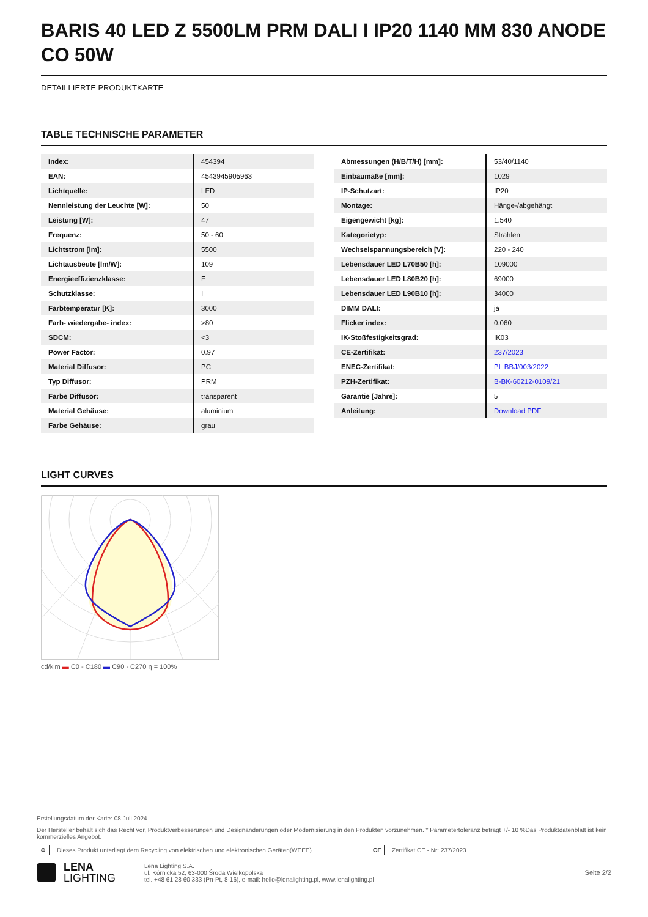BARIS 40 LED Z 5500LM PRM DALI I IP20 1140 MM 830 ANODE CO 50W
DETAILLIERTE PRODUKTKARTE
TABLE TECHNISCHE PARAMETER
| Index: | 454394 |
| EAN: | 4543945905963 |
| Lichtquelle: | LED |
| Nennleistung der Leuchte [W]: | 50 |
| Leistung [W]: | 47 |
| Frequenz: | 50 - 60 |
| Lichtstrom [lm]: | 5500 |
| Lichtausbeute [lm/W]: | 109 |
| Energieeffizienzklasse: | E |
| Schutzklasse: | I |
| Farbtemperatur [K]: | 3000 |
| Farb- wiedergabe- index: | >80 |
| SDCM: | <3 |
| Power Factor: | 0.97 |
| Material Diffusor: | PC |
| Typ Diffusor: | PRM |
| Farbe Diffusor: | transparent |
| Material Gehäuse: | aluminium |
| Farbe Gehäuse: | grau |
| Abmessungen (H/B/T/H) [mm]: | 53/40/1140 |
| Einbaumaße [mm]: | 1029 |
| IP-Schutzart: | IP20 |
| Montage: | Hänge-/abgehängt |
| Eigengewicht [kg]: | 1.540 |
| Kategorietyp: | Strahlen |
| Wechselspannungsbereich [V]: | 220 - 240 |
| Lebensdauer LED L70B50 [h]: | 109000 |
| Lebensdauer LED L80B20 [h]: | 69000 |
| Lebensdauer LED L90B10 [h]: | 34000 |
| DIMM DALI: | ja |
| Flicker index: | 0.060 |
| IK-Stoßfestigkeitsgrad: | IK03 |
| CE-Zertifikat: | 237/2023 |
| ENEC-Zertifikat: | PL BBJ/003/2022 |
| PZH-Zertifikat: | B-BK-60212-0109/21 |
| Garantie [Jahre]: | 5 |
| Anleitung: | Download PDF |
LIGHT CURVES
cd/klm ▬ C0 - C180 ▬ C90 - C270 η = 100%
Erstellungsdatum der Karte: 08 Juli 2024
Der Hersteller behält sich das Recht vor, Produktverbesserungen und Designänderungen oder Modernisierung in den Produkten vorzunehmen. * Parametertoleranz beträgt +/- 10 %Das Produktdatenblatt ist kein kommerzielles Angebot.
♻ Dieses Produkt unterliegt dem Recycling von elektrischen und elektronischen Geräten(WEEE) CE Zertifikat CE - Nr: 237/2023
LENA
LIGHTING Lena Lighting S.A.
ul. Kórnicka 52, 63-000 Środa Wielkopolska
tel. +48 61 28 60 333 (Pn-Pt, 8-16), e-mail: hello@lenalighting.pl, www.lenalighting.pl Seite 2/2